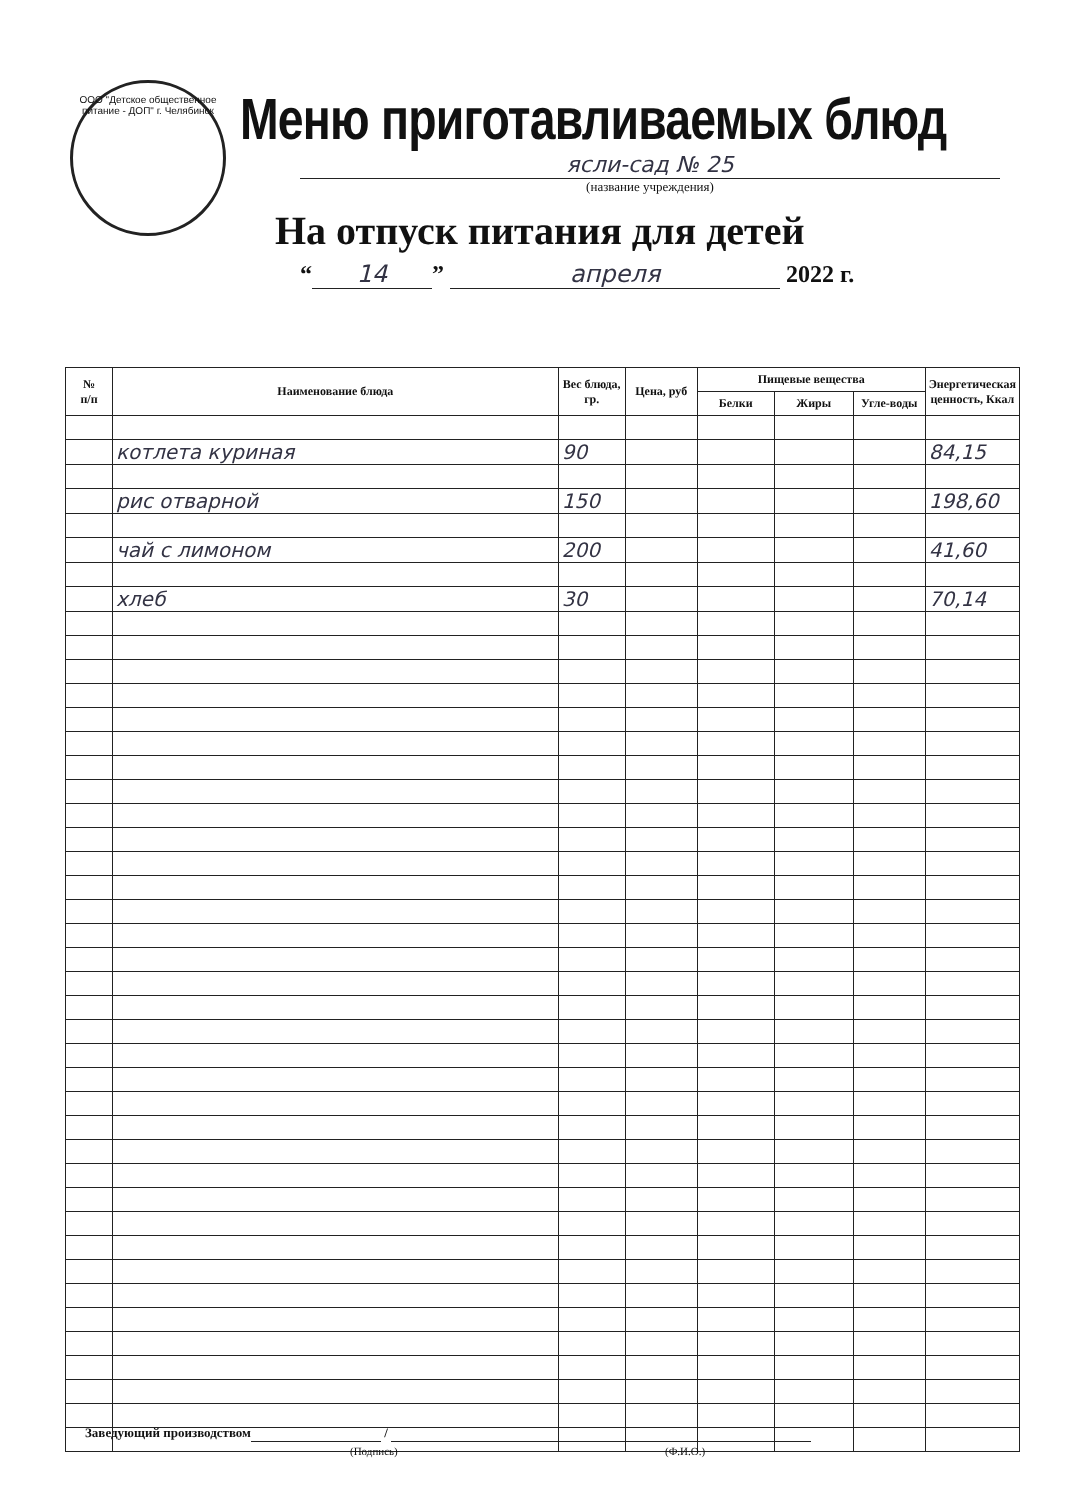ООО "Детское общественное питание - ДОП" г. Челябинск
Меню приготавливаемых блюд
ясли-сад № 25
(название учреждения)
На отпуск питания для детей
“14” апреля 2022 г.
| № п/п | Наименование блюда | Вес блюда, гр. | Цена, руб | Пищевые вещества | | | Энергетическая ценность, Ккал |
| --- | --- | --- | --- | --- | --- | --- | --- |
| | | | | Белки | Жиры | Угле-воды | |
| | котлета куриная | 90 | | | | | 84,15 |
| | рис отварной | 150 | | | | | 198,60 |
| | чай с лимоном | 200 | | | | | 41,60 |
| | хлеб | 30 | | | | | 70,14 |
Заведующий производством /
(Подпись) (Ф.И.О.)